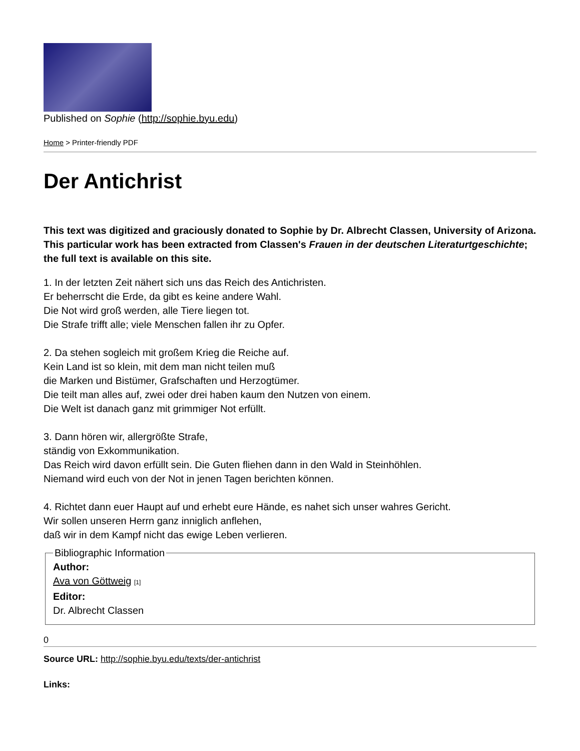Published on Sophie (http://sophie.byu.edu)
Home > Printer-friendly PDF
Der Antichrist
This text was digitized and graciously donated to Sophie by Dr. Albrecht Classen, University of Arizona. This particular work has been extracted from Classen's Frauen in der deutschen Literaturtgeschichte; the full text is available on this site.
1. In der letzten Zeit nähert sich uns das Reich des Antichristen.
Er beherrscht die Erde, da gibt es keine andere Wahl.
Die Not wird groß werden, alle Tiere liegen tot.
Die Strafe trifft alle; viele Menschen fallen ihr zu Opfer.
2. Da stehen sogleich mit großem Krieg die Reiche auf.
Kein Land ist so klein, mit dem man nicht teilen muß
die Marken und Bistümer, Grafschaften und Herzogtümer.
Die teilt man alles auf, zwei oder drei haben kaum den Nutzen von einem.
Die Welt ist danach ganz mit grimmiger Not erfüllt.
3. Dann hören wir, allergrößte Strafe,
ständig von Exkommunikation.
Das Reich wird davon erfüllt sein. Die Guten fliehen dann in den Wald in Steinhöhlen.
Niemand wird euch von der Not in jenen Tagen berichten können.
4. Richtet dann euer Haupt auf und erhebt eure Hände, es nahet sich unser wahres Gericht.
Wir sollen unseren Herrn ganz inniglich anflehen,
daß wir in dem Kampf nicht das ewige Leben verlieren.
Bibliographic Information Author:
Ava von Göttweig [1]
Editor:
Dr. Albrecht Classen
0
Source URL: http://sophie.byu.edu/texts/der-antichrist
Links: